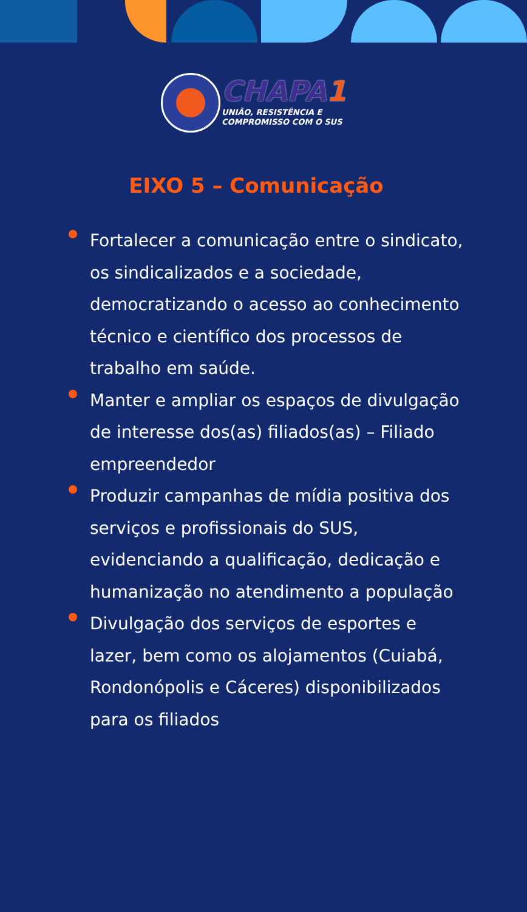CHAPA1
UNIÃO, RESISTÊNCIA E
COMPROMISSO COM O SUS
EIXO 5 – Comunicação
Fortalecer a comunicação entre o sindicato, os sindicalizados e a sociedade, democratizando o acesso ao conhecimento técnico e científico dos processos de trabalho em saúde.
Manter e ampliar os espaços de divulgação de interesse dos(as) filiados(as) – Filiado empreendedor
Produzir campanhas de mídia positiva dos serviços e profissionais do SUS, evidenciando a qualificação, dedicação e humanização no atendimento a população
Divulgação dos serviços de esportes e lazer, bem como os alojamentos (Cuiabá, Rondonópolis e Cáceres) disponibilizados para os filiados